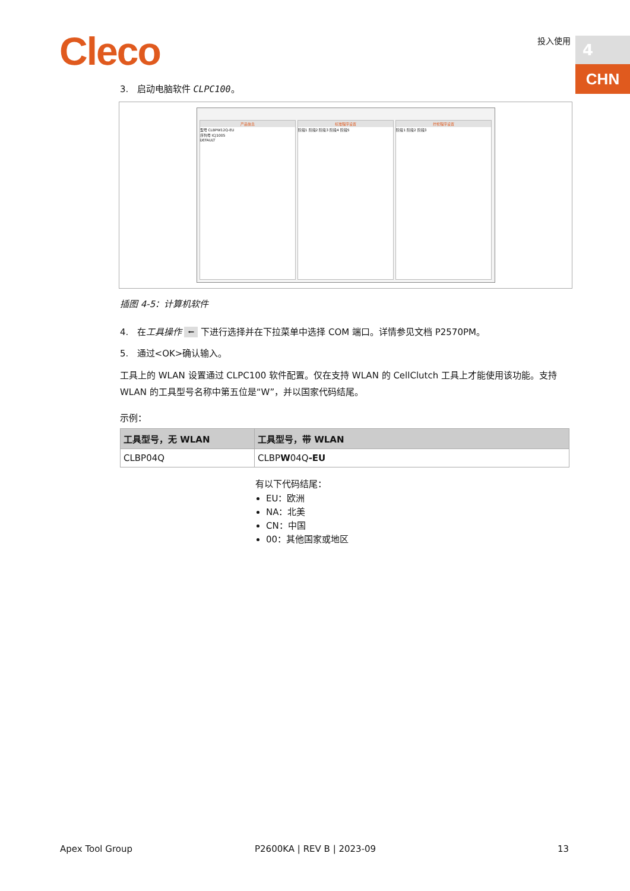Cleco 投入使用 4
CHN
3. 启动电脑软件 CLPC100。
产品信息
型号 CLBPW12Q-EU
序列号 ICJ1005
DEFAULT
标准程序设置
阶段1 阶段2 阶段3 阶段4 阶段5
拧松程序设置
阶段1 阶段2 阶段3
插图 4-5：计算机软件
4. 在工具操作 ⭠ 下进行选择并在下拉菜单中选择 COM 端口。详情参见文档 P2570PM。
5. 通过<OK>确认输入。
工具上的 WLAN 设置通过 CLPC100 软件配置。仅在支持 WLAN 的 CellClutch 工具上才能使用该功能。支持 WLAN 的工具型号名称中第五位是“W”，并以国家代码结尾。
示例：
| 工具型号，无 WLAN | 工具型号，带 WLAN |
| --- | --- |
| CLBP04Q | CLBP W 04Q -EU |
有以下代码结尾：
EU：欧洲
NA：北美
CN：中国
00：其他国家或地区
Apex Tool Group P2600KA | REV B | 2023-09 13